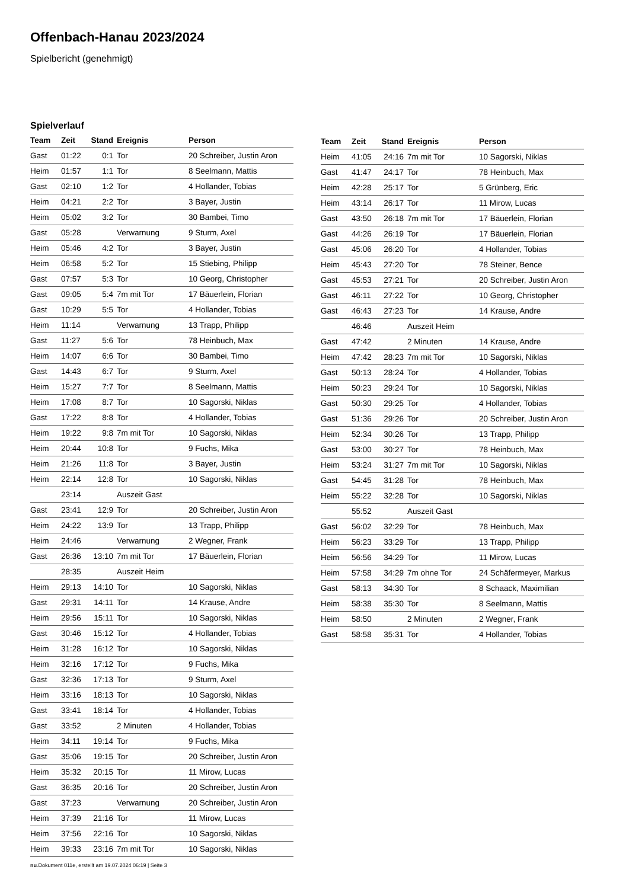Offenbach-Hanau 2023/2024
Spielbericht (genehmigt)
Spielverlauf
| Team | Zeit | Stand | Ereignis | Person |
| --- | --- | --- | --- | --- |
| Gast | 01:22 | 0:1 | Tor | 20 Schreiber, Justin Aron |
| Heim | 01:57 | 1:1 | Tor | 8 Seelmann, Mattis |
| Gast | 02:10 | 1:2 | Tor | 4 Hollander, Tobias |
| Heim | 04:21 | 2:2 | Tor | 3 Bayer, Justin |
| Heim | 05:02 | 3:2 | Tor | 30 Bambei, Timo |
| Gast | 05:28 | | Verwarnung | 9 Sturm, Axel |
| Heim | 05:46 | 4:2 | Tor | 3 Bayer, Justin |
| Heim | 06:58 | 5:2 | Tor | 15 Stiebing, Philipp |
| Gast | 07:57 | 5:3 | Tor | 10 Georg, Christopher |
| Gast | 09:05 | 5:4 | 7m mit Tor | 17 Bäuerlein, Florian |
| Gast | 10:29 | 5:5 | Tor | 4 Hollander, Tobias |
| Heim | 11:14 | | Verwarnung | 13 Trapp, Philipp |
| Gast | 11:27 | 5:6 | Tor | 78 Heinbuch, Max |
| Heim | 14:07 | 6:6 | Tor | 30 Bambei, Timo |
| Gast | 14:43 | 6:7 | Tor | 9 Sturm, Axel |
| Heim | 15:27 | 7:7 | Tor | 8 Seelmann, Mattis |
| Heim | 17:08 | 8:7 | Tor | 10 Sagorski, Niklas |
| Gast | 17:22 | 8:8 | Tor | 4 Hollander, Tobias |
| Heim | 19:22 | 9:8 | 7m mit Tor | 10 Sagorski, Niklas |
| Heim | 20:44 | 10:8 | Tor | 9 Fuchs, Mika |
| Heim | 21:26 | 11:8 | Tor | 3 Bayer, Justin |
| Heim | 22:14 | 12:8 | Tor | 10 Sagorski, Niklas |
| | 23:14 | | Auszeit Gast | |
| Gast | 23:41 | 12:9 | Tor | 20 Schreiber, Justin Aron |
| Heim | 24:22 | 13:9 | Tor | 13 Trapp, Philipp |
| Heim | 24:46 | | Verwarnung | 2 Wegner, Frank |
| Gast | 26:36 | 13:10 | 7m mit Tor | 17 Bäuerlein, Florian |
| | 28:35 | | Auszeit Heim | |
| Heim | 29:13 | 14:10 | Tor | 10 Sagorski, Niklas |
| Gast | 29:31 | 14:11 | Tor | 14 Krause, Andre |
| Heim | 29:56 | 15:11 | Tor | 10 Sagorski, Niklas |
| Gast | 30:46 | 15:12 | Tor | 4 Hollander, Tobias |
| Heim | 31:28 | 16:12 | Tor | 10 Sagorski, Niklas |
| Heim | 32:16 | 17:12 | Tor | 9 Fuchs, Mika |
| Gast | 32:36 | 17:13 | Tor | 9 Sturm, Axel |
| Heim | 33:16 | 18:13 | Tor | 10 Sagorski, Niklas |
| Gast | 33:41 | 18:14 | Tor | 4 Hollander, Tobias |
| Gast | 33:52 | | 2 Minuten | 4 Hollander, Tobias |
| Heim | 34:11 | 19:14 | Tor | 9 Fuchs, Mika |
| Gast | 35:06 | 19:15 | Tor | 20 Schreiber, Justin Aron |
| Heim | 35:32 | 20:15 | Tor | 11 Mirow, Lucas |
| Gast | 36:35 | 20:16 | Tor | 20 Schreiber, Justin Aron |
| Gast | 37:23 | | Verwarnung | 20 Schreiber, Justin Aron |
| Heim | 37:39 | 21:16 | Tor | 11 Mirow, Lucas |
| Heim | 37:56 | 22:16 | Tor | 10 Sagorski, Niklas |
| Heim | 39:33 | 23:16 | 7m mit Tor | 10 Sagorski, Niklas |
| Team | Zeit | Stand | Ereignis | Person |
| --- | --- | --- | --- | --- |
| Heim | 41:05 | 24:16 | 7m mit Tor | 10 Sagorski, Niklas |
| Gast | 41:47 | 24:17 | Tor | 78 Heinbuch, Max |
| Heim | 42:28 | 25:17 | Tor | 5 Grünberg, Eric |
| Heim | 43:14 | 26:17 | Tor | 11 Mirow, Lucas |
| Gast | 43:50 | 26:18 | 7m mit Tor | 17 Bäuerlein, Florian |
| Gast | 44:26 | 26:19 | Tor | 17 Bäuerlein, Florian |
| Gast | 45:06 | 26:20 | Tor | 4 Hollander, Tobias |
| Heim | 45:43 | 27:20 | Tor | 78 Steiner, Bence |
| Gast | 45:53 | 27:21 | Tor | 20 Schreiber, Justin Aron |
| Gast | 46:11 | 27:22 | Tor | 10 Georg, Christopher |
| Gast | 46:43 | 27:23 | Tor | 14 Krause, Andre |
| | 46:46 | | Auszeit Heim | |
| Gast | 47:42 | | 2 Minuten | 14 Krause, Andre |
| Heim | 47:42 | 28:23 | 7m mit Tor | 10 Sagorski, Niklas |
| Gast | 50:13 | 28:24 | Tor | 4 Hollander, Tobias |
| Heim | 50:23 | 29:24 | Tor | 10 Sagorski, Niklas |
| Gast | 50:30 | 29:25 | Tor | 4 Hollander, Tobias |
| Gast | 51:36 | 29:26 | Tor | 20 Schreiber, Justin Aron |
| Heim | 52:34 | 30:26 | Tor | 13 Trapp, Philipp |
| Gast | 53:00 | 30:27 | Tor | 78 Heinbuch, Max |
| Heim | 53:24 | 31:27 | 7m mit Tor | 10 Sagorski, Niklas |
| Gast | 54:45 | 31:28 | Tor | 78 Heinbuch, Max |
| Heim | 55:22 | 32:28 | Tor | 10 Sagorski, Niklas |
| | 55:52 | | Auszeit Gast | |
| Gast | 56:02 | 32:29 | Tor | 78 Heinbuch, Max |
| Heim | 56:23 | 33:29 | Tor | 13 Trapp, Philipp |
| Heim | 56:56 | 34:29 | Tor | 11 Mirow, Lucas |
| Heim | 57:58 | 34:29 | 7m ohne Tor | 24 Schäfermeyer, Markus |
| Gast | 58:13 | 34:30 | Tor | 8 Schaack, Maximilian |
| Heim | 58:38 | 35:30 | Tor | 8 Seelmann, Mattis |
| Heim | 58:50 | | 2 Minuten | 2 Wegner, Frank |
| Gast | 58:58 | 35:31 | Tor | 4 Hollander, Tobias |
nu.Dokument 011e, erstellt am 19.07.2024 06:19 | Seite 3